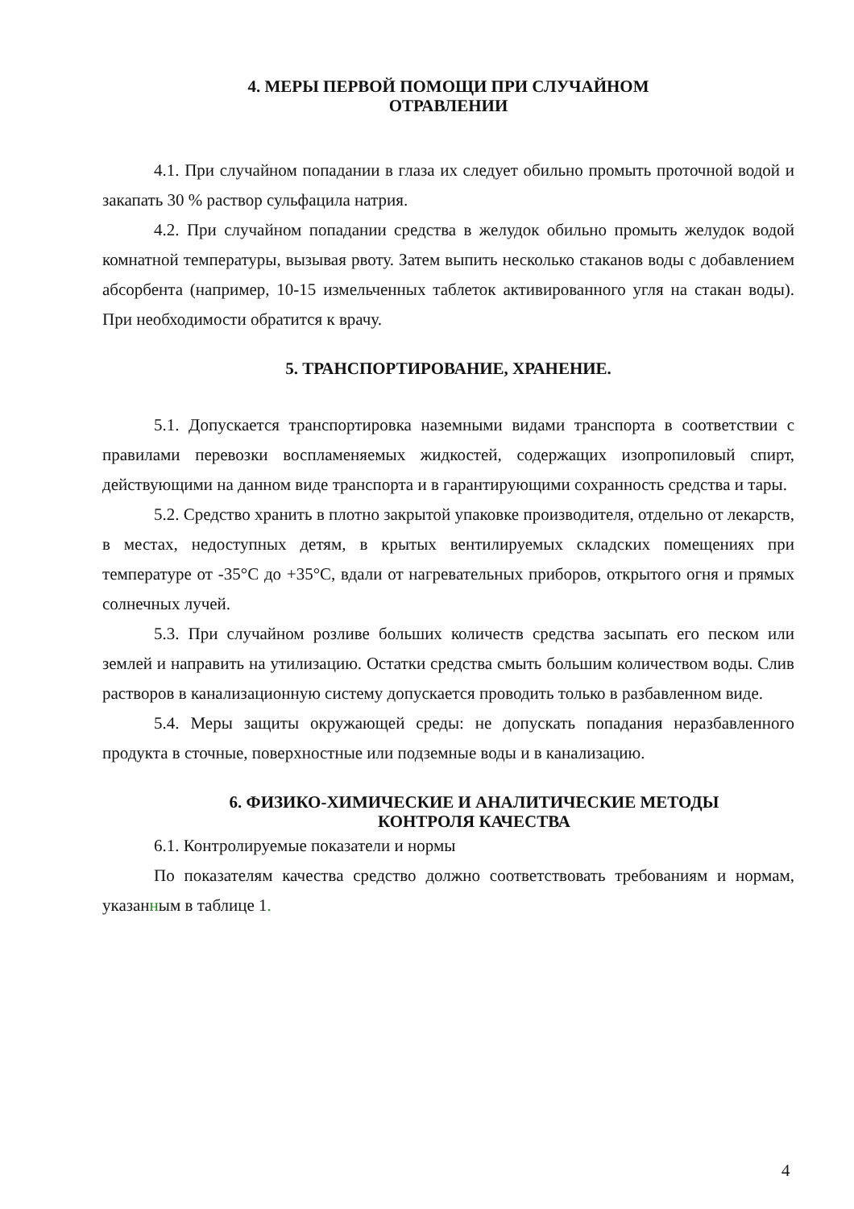4. МЕРЫ ПЕРВОЙ ПОМОЩИ ПРИ СЛУЧАЙНОМ
ОТРАВЛЕНИИ
4.1. При случайном попадании в глаза их следует обильно промыть проточной водой и закапать 30 % раствор сульфацила натрия.
4.2. При случайном попадании средства в желудок обильно промыть желудок водой комнатной температуры, вызывая рвоту. Затем выпить несколько стаканов воды с добавлением абсорбента (например, 10-15 измельченных таблеток активированного угля на стакан воды). При необходимости обратится к врачу.
5. ТРАНСПОРТИРОВАНИЕ, ХРАНЕНИЕ.
5.1. Допускается транспортировка наземными видами транспорта в соответствии с правилами перевозки воспламеняемых жидкостей, содержащих изопропиловый спирт, действующими на данном виде транспорта и в гарантирующими сохранность средства и тары.
5.2. Средство хранить в плотно закрытой упаковке производителя, отдельно от лекарств, в местах, недоступных детям, в крытых вентилируемых складских помещениях при температуре от -35°C до +35°C, вдали от нагревательных приборов, открытого огня и прямых солнечных лучей.
5.3. При случайном розливе больших количеств средства засыпать его песком или землей и направить на утилизацию. Остатки средства смыть большим количеством воды. Слив растворов в канализационную систему допускается проводить только в разбавленном виде.
5.4. Меры защиты окружающей среды: не допускать попадания неразбавленного продукта в сточные, поверхностные или подземные воды и в канализацию.
6. ФИЗИКО-ХИМИЧЕСКИЕ И АНАЛИТИЧЕСКИЕ МЕТОДЫ
КОНТРОЛЯ КАЧЕСТВА
6.1. Контролируемые показатели и нормы
По показателям качества средство должно соответствовать требованиям и нормам, указанным в таблице 1.
4